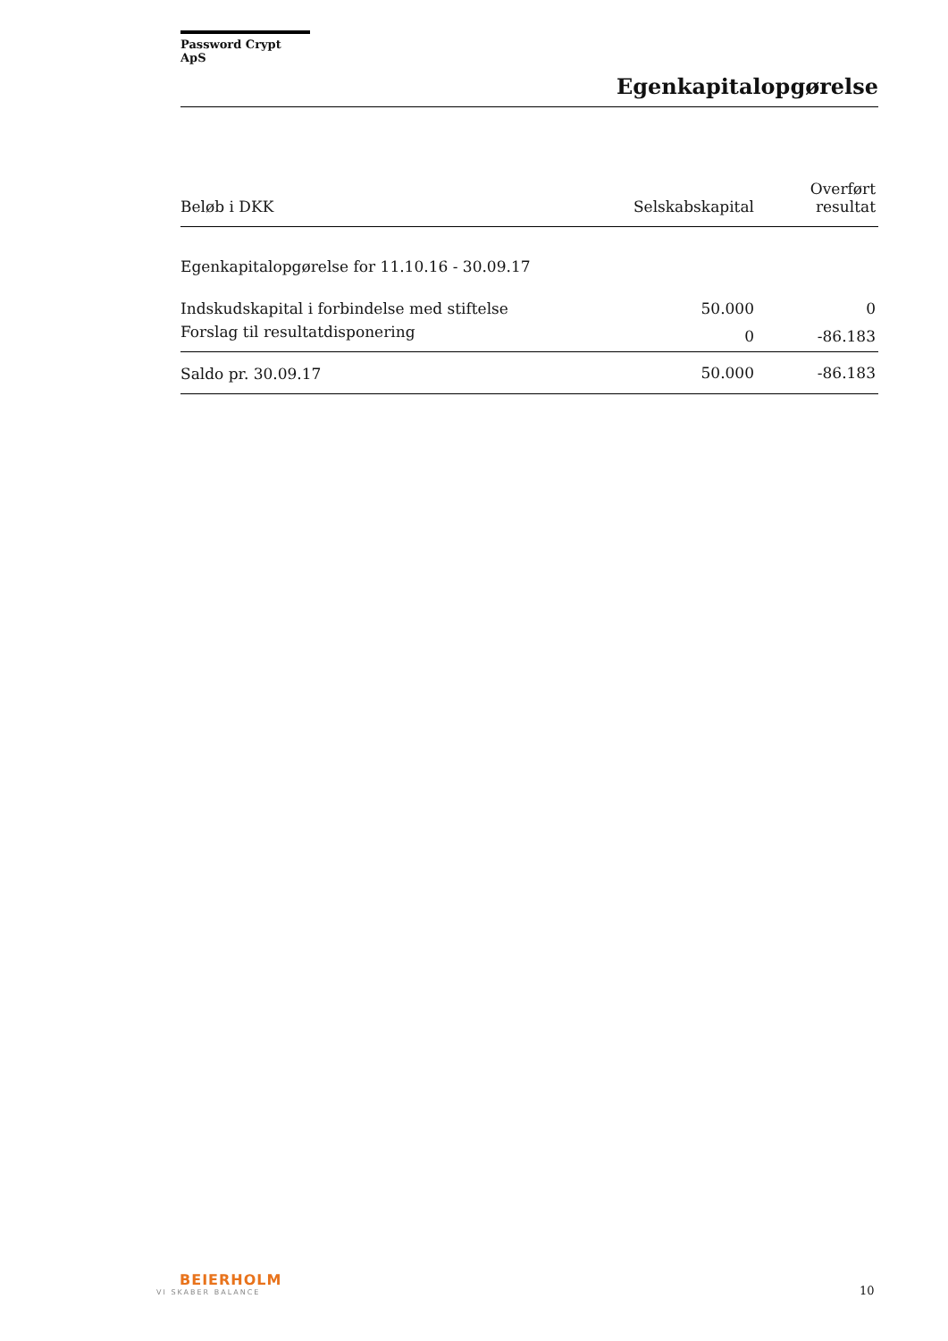Password Crypt ApS
Egenkapitalopgørelse
| Beløb i DKK | Selskabskapital | Overført resultat |
| --- | --- | --- |
| Egenkapitalopgørelse for 11.10.16 - 30.09.17 | | |
| Indskudskapital i forbindelse med stiftelse | 50.000 | 0 |
| Forslag til resultatdisponering | 0 | -86.183 |
| Saldo pr. 30.09.17 | 50.000 | -86.183 |
BEIERHOLM
VI SKABER BALANCE
10